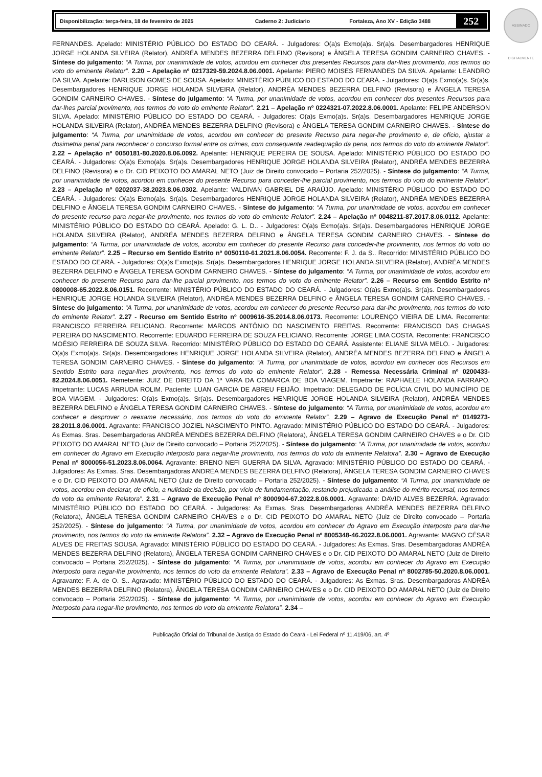ASSINADO DIGITALMENTE
Disponibilização: terça-feira, 18 de fevereiro de 2025 Caderno 2: Judiciario Fortaleza, Ano XV - Edição 3488 252
FERNANDES. Apelado: MINISTÉRIO PÚBLICO DO ESTADO DO CEARÁ. - Julgadores: O(a)s Exmo(a)s. Sr(a)s. Desembargadores HENRIQUE JORGE HOLANDA SILVEIRA (Relator), ANDRÉA MENDES BEZERRA DELFINO (Revisora) e ÂNGELA TERESA GONDIM CARNEIRO CHAVES. - Síntese do julgamento: “A Turma, por unanimidade de votos, acordou em conhecer dos presentes Recursos para dar-lhes provimento, nos termos do voto do eminente Relator”. 2.20 – Apelação nº 0217329-59.2024.8.06.0001. Apelante: PIERO MOISES FERNANDES DA SILVA. Apelante: LEANDRO DA SILVA. Apelante: DARLISON GOMES DE SOUSA. Apelado: MINISTÉRIO PÚBLICO DO ESTADO DO CEARÁ. - Julgadores: O(a)s Exmo(a)s. Sr(a)s. Desembargadores HENRIQUE JORGE HOLANDA SILVEIRA (Relator), ANDRÉA MENDES BEZERRA DELFINO (Revisora) e ÂNGELA TERESA GONDIM CARNEIRO CHAVES. - Síntese do julgamento: “A Turma, por unanimidade de votos, acordou em conhecer dos presentes Recursos para dar-lhes parcial provimento, nos termos do voto do eminente Relator”. 2.21 – Apelação nº 0224321-07.2022.8.06.0001. Apelante: FELIPE ANDERSON SILVA. Apelado: MINISTÉRIO PÚBLICO DO ESTADO DO CEARÁ. - Julgadores: O(a)s Exmo(a)s. Sr(a)s. Desembargadores HENRIQUE JORGE HOLANDA SILVEIRA (Relator), ANDRÉA MENDES BEZERRA DELFINO (Revisora) e ÂNGELA TERESA GONDIM CARNEIRO CHAVES. - Síntese do julgamento: “A Turma, por unanimidade de votos, acordou em conhecer do presente Recurso para negar-lhe provimento e, de ofício, ajustar a dosimetria penal para reconhecer o concurso formal entre os crimes, com consequente readequação da pena, nos termos do voto do eminente Relator”. 2.22 – Apelação nº 0050181-80.2020.8.06.0092. Apelante: HENRIQUE PEREIRA DE SOUSA. Apelado: MINISTÉRIO PÚBLICO DO ESTADO DO CEARÁ. - Julgadores: O(a)s Exmo(a)s. Sr(a)s. Desembargadores HENRIQUE JORGE HOLANDA SILVEIRA (Relator), ANDRÉA MENDES BEZERRA DELFINO (Revisora) e o Dr. CID PEIXOTO DO AMARAL NETO (Juiz de Direito convocado – Portaria 252/2025). - Síntese do julgamento: “A Turma, por unanimidade de votos, acordou em conhecer do presente Recurso para conceder-lhe parcial provimento, nos termos do voto do eminente Relator”. 2.23 – Apelação nº 0202037-38.2023.8.06.0302. Apelante: VALDIVAN GABRIEL DE ARAÚJO. Apelado: MINISTÉRIO PÚBLICO DO ESTADO DO CEARÁ. - Julgadores: O(a)s Exmo(a)s. Sr(a)s. Desembargadores HENRIQUE JORGE HOLANDA SILVEIRA (Relator), ANDRÉA MENDES BEZERRA DELFINO e ÂNGELA TERESA GONDIM CARNEIRO CHAVES. - Síntese do julgamento: “A Turma, por unanimidade de votos, acordou em conhecer do presente recurso para negar-lhe provimento, nos termos do voto do eminente Relator”. 2.24 – Apelação nº 0048211-87.2017.8.06.0112. Apelante: MINISTÉRIO PÚBLICO DO ESTADO DO CEARÁ. Apelado: G. L. D.. - Julgadores: O(a)s Exmo(a)s. Sr(a)s. Desembargadores HENRIQUE JORGE HOLANDA SILVEIRA (Relator), ANDRÉA MENDES BEZERRA DELFINO e ÂNGELA TERESA GONDIM CARNEIRO CHAVES. - Síntese do julgamento: “A Turma, por unanimidade de votos, acordou em conhecer do presente Recurso para conceder-lhe provimento, nos termos do voto do eminente Relator”. 2.25 – Recurso em Sentido Estrito nº 0050110-61.2021.8.06.0054. Recorrente: F. J. da S.. Recorrido: MINISTÉRIO PÚBLICO DO ESTADO DO CEARÁ. - Julgadores: O(a)s Exmo(a)s. Sr(a)s. Desembargadores HENRIQUE JORGE HOLANDA SILVEIRA (Relator), ANDRÉA MENDES BEZERRA DELFINO e ÂNGELA TERESA GONDIM CARNEIRO CHAVES. - Síntese do julgamento: “A Turma, por unanimidade de votos, acordou em conhecer do presente Recurso para dar-lhe parcial provimento, nos termos do voto do eminente Relator”. 2.26 – Recurso em Sentido Estrito nº 0800008-65.2022.8.06.0151. Recorrente: MINISTÉRIO PÚBLICO DO ESTADO DO CEARÁ. - Julgadores: O(a)s Exmo(a)s. Sr(a)s. Desembargadores HENRIQUE JORGE HOLANDA SILVEIRA (Relator), ANDRÉA MENDES BEZERRA DELFINO e ÂNGELA TERESA GONDIM CARNEIRO CHAVES. - Síntese do julgamento: “A Turma, por unanimidade de votos, acordou em conhecer do presente Recurso para dar-lhe provimento, nos termos do voto do eminente Relator”. 2.27 - Recurso em Sentido Estrito nº 0009616-35.2014.8.06.0173. Recorrente: LOURENÇO VIEIRA DE LIMA. Recorrente: FRANCISCO FERREIRA FELICIANO. Recorrente: MARCOS ANTÔNIO DO NASCIMENTO FREITAS. Recorrente: FRANCISCO DAS CHAGAS PEREIRA DO NASCIMENTO. Recorrente: EDUARDO FERREIRA DE SOUZA FELICIANO. Recorrente: JORGE LIMA COSTA. Recorrente: FRANCISCO MOÉSIO FERREIRA DE SOUZA SILVA. Recorrido: MINISTÉRIO PÚBLICO DO ESTADO DO CEARÁ. Assistente: ELIANE SILVA MELO. - Julgadores: O(a)s Exmo(a)s. Sr(a)s. Desembargadores HENRIQUE JORGE HOLANDA SILVEIRA (Relator), ANDRÉA MENDES BEZERRA DELFINO e ÂNGELA TERESA GONDIM CARNEIRO CHAVES. - Síntese do julgamento: “A Turma, por unanimidade de votos, acordou em conhecer dos Recursos em Sentido Estrito para negar-lhes provimento, nos termos do voto do eminente Relator”. 2.28 - Remessa Necessária Criminal nº 0200433-82.2024.8.06.0051. Remetente: JUIZ DE DIREITO DA 1ª VARA DA COMARCA DE BOA VIAGEM. Impetrante: RAPHAELE HOLANDA FARRAPO. Impetrante: LUCAS ARRUDA ROLIM. Paciente: LUAN GARCIA DE ABREU FEIJÃO. Impetrado: DELEGADO DE POLÍCIA CIVIL DO MUNICÍPIO DE BOA VIAGEM. - Julgadores: O(a)s Exmo(a)s. Sr(a)s. Desembargadores HENRIQUE JORGE HOLANDA SILVEIRA (Relator), ANDRÉA MENDES BEZERRA DELFINO e ÂNGELA TERESA GONDIM CARNEIRO CHAVES. - Síntese do julgamento: “A Turma, por unanimidade de votos, acordou em conhecer e desprover o reexame necessário, nos termos do voto do eminente Relator”. 2.29 – Agravo de Execução Penal nº 0149273-28.2011.8.06.0001. Agravante: FRANCISCO JOZIEL NASCIMENTO PINTO. Agravado: MINISTÉRIO PÚBLICO DO ESTADO DO CEARÁ. - Julgadores: As Exmas. Sras. Desembargadoras ANDRÉA MENDES BEZERRA DELFINO (Relatora), ÂNGELA TERESA GONDIM CARNEIRO CHAVES e o Dr. CID PEIXOTO DO AMARAL NETO (Juiz de Direito convocado – Portaria 252/2025). - Síntese do julgamento: “A Turma, por unanimidade de votos, acordou em conhecer do Agravo em Execução interposto para negar-lhe provimento, nos termos do voto da eminente Relatora”. 2.30 – Agravo de Execução Penal nº 8000056-51.2023.8.06.0064. Agravante: BRENO NEFI GUERRA DA SILVA. Agravado: MINISTÉRIO PÚBLICO DO ESTADO DO CEARÁ. - Julgadores: As Exmas. Sras. Desembargadoras ANDRÉA MENDES BEZERRA DELFINO (Relatora), ÂNGELA TERESA GONDIM CARNEIRO CHAVES e o Dr. CID PEIXOTO DO AMARAL NETO (Juiz de Direito convocado – Portaria 252/2025). - Síntese do julgamento: “A Turma, por unanimidade de votos, acordou em declarar, de ofício, a nulidade da decisão, por vício de fundamentação, restando prejudicada a análise do mérito recursal, nos termos do voto da eminente Relatora”. 2.31 – Agravo de Execução Penal nº 8000904-67.2022.8.06.0001. Agravante: DAVID ALVES BEZERRA. Agravado: MINISTÉRIO PÚBLICO DO ESTADO DO CEARÁ. - Julgadores: As Exmas. Sras. Desembargadoras ANDRÉA MENDES BEZERRA DELFINO (Relatora), ÂNGELA TERESA GONDIM CARNEIRO CHAVES e o Dr. CID PEIXOTO DO AMARAL NETO (Juiz de Direito convocado – Portaria 252/2025). - Síntese do julgamento: “A Turma, por unanimidade de votos, acordou em conhecer do Agravo em Execução interposto para dar-lhe provimento, nos termos do voto da eminente Relatora”. 2.32 – Agravo de Execução Penal nº 8005348-46.2022.8.06.0001. Agravante: MAGNO CÉSAR ALVES DE FREITAS SOUSA. Agravado: MINISTÉRIO PÚBLICO DO ESTADO DO CEARÁ. - Julgadores: As Exmas. Sras. Desembargadoras ANDRÉA MENDES BEZERRA DELFINO (Relatora), ÂNGELA TERESA GONDIM CARNEIRO CHAVES e o Dr. CID PEIXOTO DO AMARAL NETO (Juiz de Direito convocado – Portaria 252/2025). - Síntese do julgamento: “A Turma, por unanimidade de votos, acordou em conhecer do Agravo em Execução interposto para negar-lhe provimento, nos termos do voto da eminente Relatora”. 2.33 – Agravo de Execução Penal nº 8002785-50.2020.8.06.0001. Agravante: F. A. de O. S.. Agravado: MINISTÉRIO PÚBLICO DO ESTADO DO CEARÁ. - Julgadores: As Exmas. Sras. Desembargadoras ANDRÉA MENDES BEZERRA DELFINO (Relatora), ÂNGELA TERESA GONDIM CARNEIRO CHAVES e o Dr. CID PEIXOTO DO AMARAL NETO (Juiz de Direito convocado – Portaria 252/2025). - Síntese do julgamento: “A Turma, por unanimidade de votos, acordou em conhecer do Agravo em Execução interposto para negar-lhe provimento, nos termos do voto da eminente Relatora”. 2.34 –
Publicação Oficial do Tribunal de Justiça do Estado do Ceará - Lei Federal nº 11.419/06, art. 4º